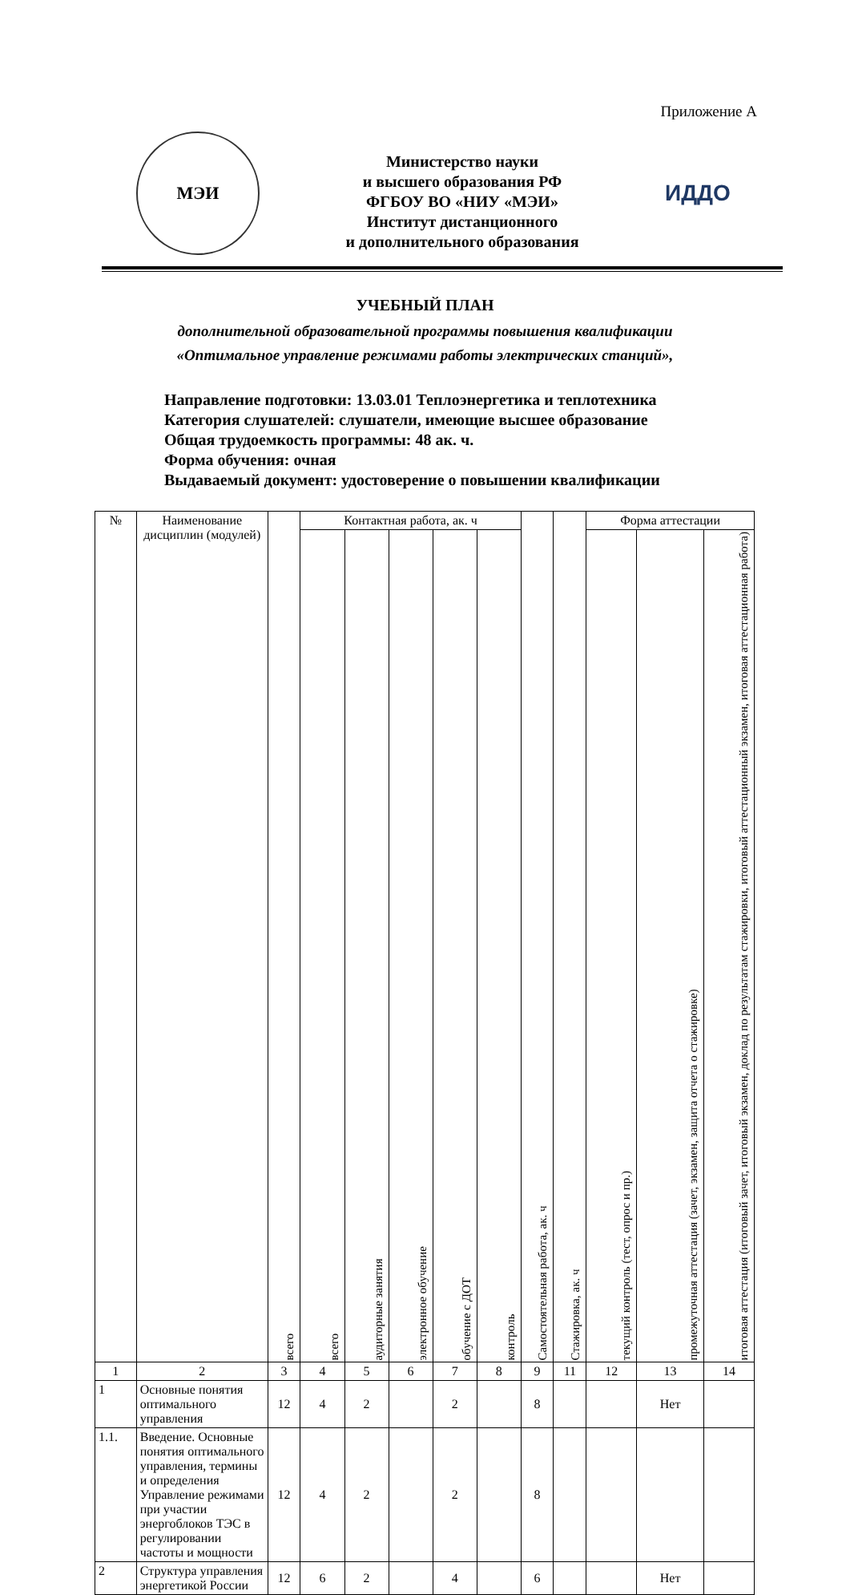Приложение А
МЭИ
Министерство науки
и высшего образования РФ
ФГБОУ ВО «НИУ «МЭИ»
Институт дистанционного
и дополнительного образования
ИДДО
УЧЕБНЫЙ ПЛАН
дополнительной образовательной программы повышения квалификации
«Оптимальное управление режимами работы электрических станций»,
Направление подготовки: 13.03.01 Теплоэнергетика и теплотехника
Категория слушателей: слушатели, имеющие высшее образование
Общая трудоемкость программы: 48 ак. ч.
Форма обучения: очная
Выдаваемый документ: удостоверение о повышении квалификации
| № | Наименование дисциплин (модулей) | всего | Контактная работа, ак. ч | | | | | Самостоятельная работа, ак. ч | Стажировка, ак. ч | Форма аттестации | | |
| --- | --- | --- | --- | --- | --- | --- | --- | --- | --- | --- | --- | --- |
| | | | всего | аудиторные занятия | электронное обучение | обучение с ДОТ | контроль | | | текущий контроль (тест, опрос и пр.) | промежуточная аттестация (зачет, экзамен, защита отчета о стажировке) | итоговая аттестация (итоговый зачет, итоговый экзамен, доклад по результатам стажировки, итоговый аттестационный экзамен, итоговая аттестационная работа) |
| 1 | 2 | 3 | 4 | 5 | 6 | 7 | 8 | 9 | 11 | 12 | 13 | 14 |
| 1 | Основные понятия оптимального управления | 12 | 4 | 2 | | 2 | | 8 | | | Нет | |
| 1.1. | Введение. Основные понятия оптимального управления, термины и определения Управление режимами при участии энергоблоков ТЭС в регулировании частоты и мощности | 12 | 4 | 2 | | 2 | | 8 | | | | |
| 2 | Структура управления энергетикой России | 12 | 6 | 2 | | 4 | | 6 | | | Нет | |